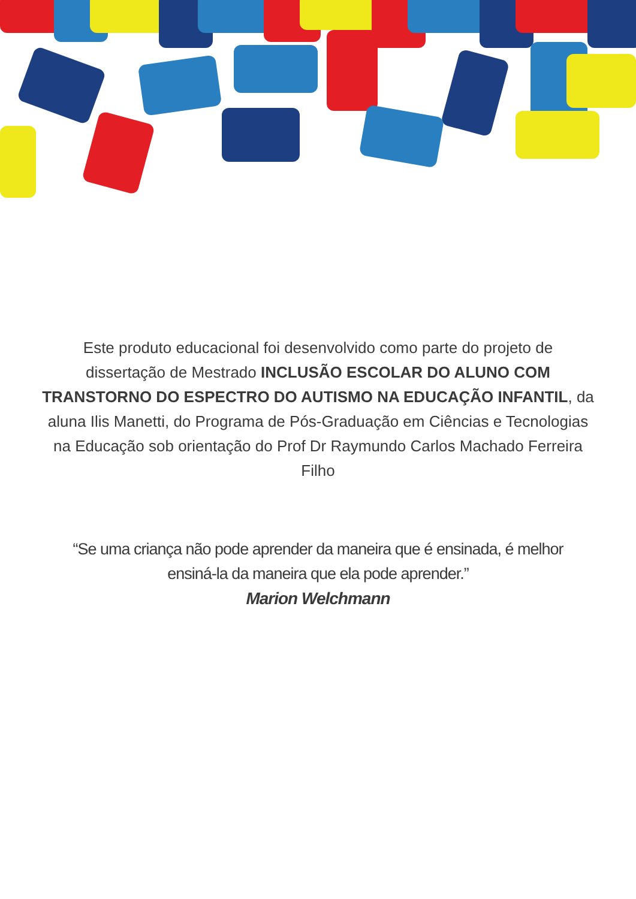Este produto educacional foi desenvolvido como parte do projeto de dissertação de Mestrado INCLUSÃO ESCOLAR DO ALUNO COM TRANSTORNO DO ESPECTRO DO AUTISMO NA EDUCAÇÃO INFANTIL, da aluna Ilis Manetti, do Programa de Pós-Graduação em Ciências e Tecnologias na Educação sob orientação do Prof Dr Raymundo Carlos Machado Ferreira Filho
“Se uma criança não pode aprender da maneira que é ensinada, é melhor ensiná-la da maneira que ela pode aprender.”
Marion Welchmann